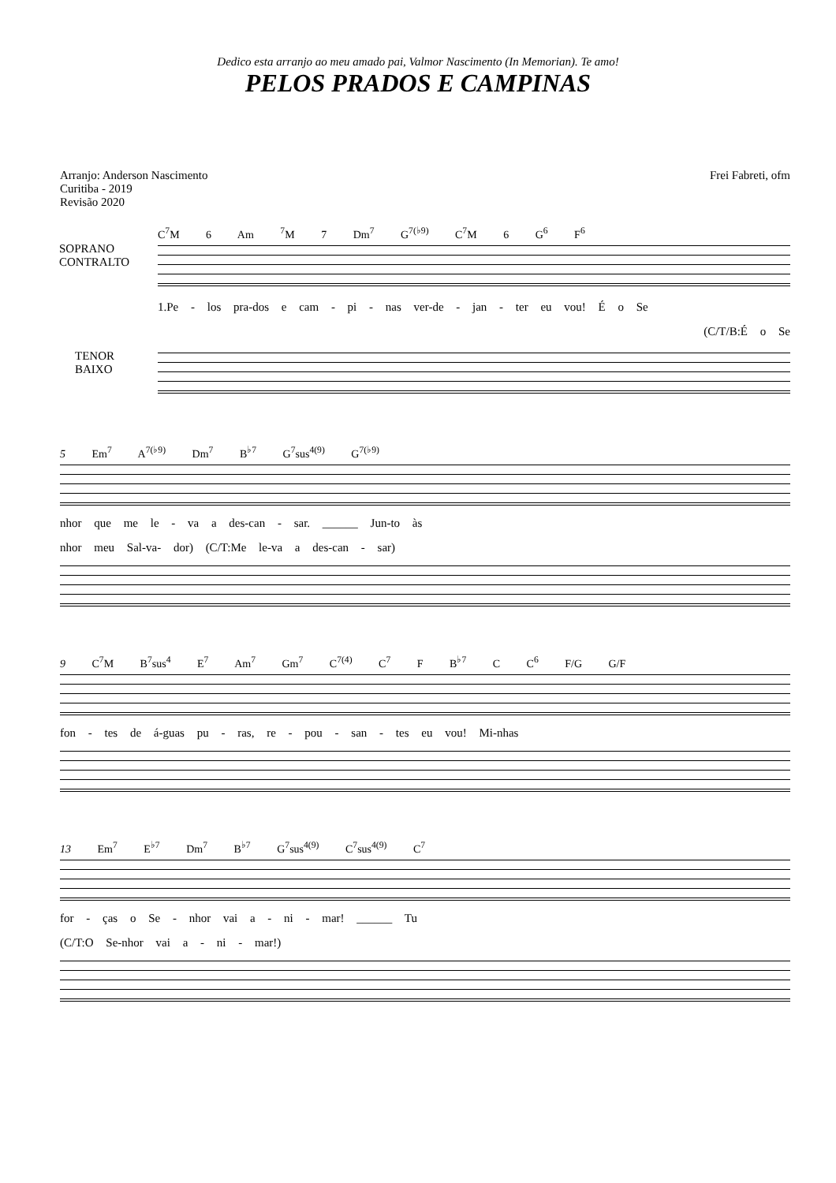Dedico esta arranjo ao meu amado pai, Valmor Nascimento (In Memorian). Te amo!
PELOS PRADOS E CAMPINAS
Arranjo: Anderson Nascimento
Curitiba - 2019
Revisão 2020
Frei Fabreti, ofm
C<sup>7</sup>M 6 Am <sup>7</sup>M 7 Dm<sup>7</sup> G<sup>7(♭9)</sup> C<sup>7</sup>M 6 G<sup>6</sup> F<sup>6</sup>
SOPRANO
CONTRALTO
1.Pe - los pra-dos e cam - pi - nas ver-de - jan - ter eu vou! É o Se
(C/T/B:É o Se
TENOR
BAIXO
5 Em<sup>7</sup> A<sup>7(♭9)</sup> Dm<sup>7</sup> B<sup>♭7</sup> G<sup>7</sup>sus<sup>4(9)</sup> G<sup>7(♭9)</sup>
nhor que me le - va a des-can - sar. ______ Jun-to às
nhor meu Sal-va- dor) (C/T:Me le-va a des-can - sar)
9 C<sup>7</sup>M B<sup>7</sup>sus<sup>4</sup> E<sup>7</sup> Am<sup>7</sup> Gm<sup>7</sup> C<sup>7(4)</sup> C<sup>7</sup> F B<sup>♭7</sup> C C<sup>6</sup> F/G G/F
fon - tes de á-guas pu - ras, re - pou - san - tes eu vou! Mi-nhas
13 Em<sup>7</sup> E<sup>♭7</sup> Dm<sup>7</sup> B<sup>♭7</sup> G<sup>7</sup>sus<sup>4(9)</sup> C<sup>7</sup>sus<sup>4(9)</sup> C<sup>7</sup>
for - ças o Se - nhor vai a - ni - mar! ______ Tu
(C/T:O Se-nhor vai a - ni - mar!)